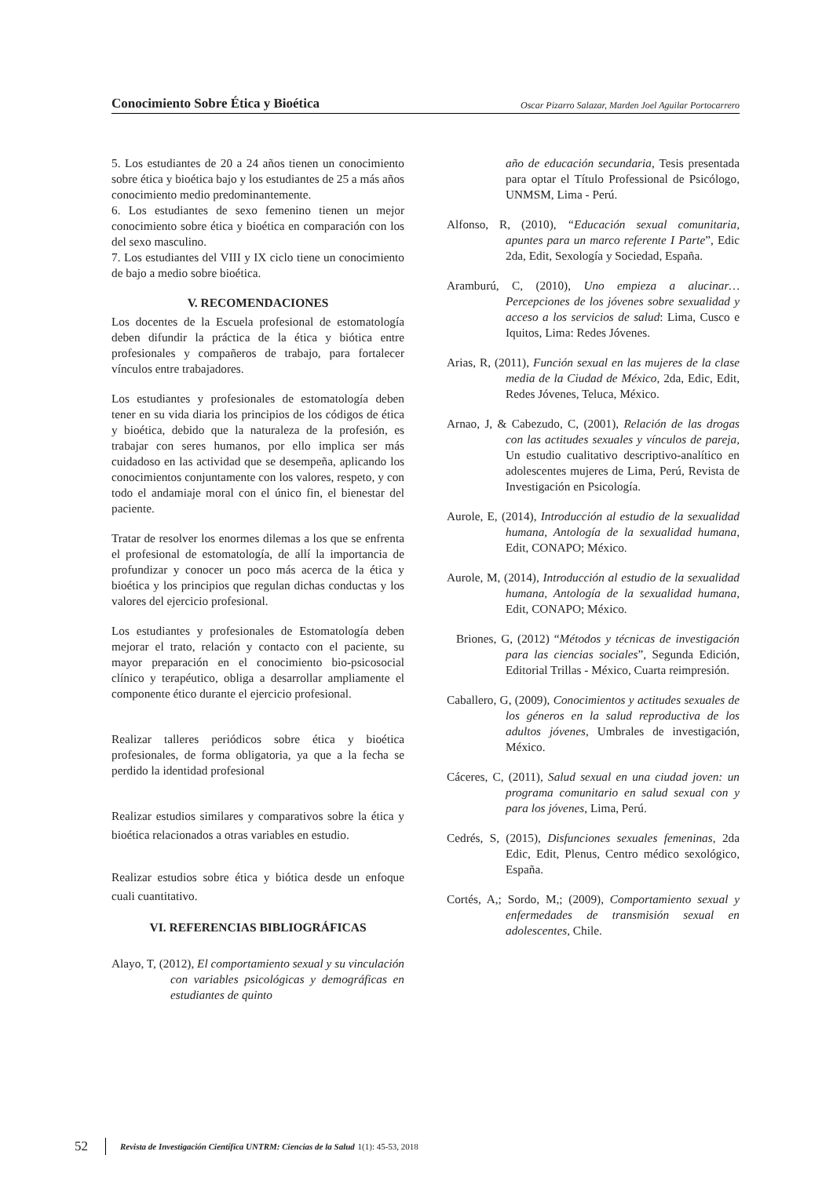Conocimiento Sobre Ética y Bioética Oscar Pizarro Salazar, Marden Joel Aguilar Portocarrero
5. Los estudiantes de 20 a 24 años tienen un conocimiento sobre ética y bioética bajo y los estudiantes de 25 a más años conocimiento medio predominantemente.
6. Los estudiantes de sexo femenino tienen un mejor conocimiento sobre ética y bioética en comparación con los del sexo masculino.
7. Los estudiantes del VIII y IX ciclo tiene un conocimiento de bajo a medio sobre bioética.
V. RECOMENDACIONES
Los docentes de la Escuela profesional de estomatología deben difundir la práctica de la ética y biótica entre profesionales y compañeros de trabajo, para fortalecer vínculos entre trabajadores.
Los estudiantes y profesionales de estomatología deben tener en su vida diaria los principios de los códigos de ética y bioética, debido que la naturaleza de la profesión, es trabajar con seres humanos, por ello implica ser más cuidadoso en las actividad que se desempeña, aplicando los conocimientos conjuntamente con los valores, respeto, y con todo el andamiaje moral con el único fin, el bienestar del paciente.
Tratar de resolver los enormes dilemas a los que se enfrenta el profesional de estomatología, de allí la importancia de profundizar y conocer un poco más acerca de la ética y bioética y los principios que regulan dichas conductas y los valores del ejercicio profesional.
Los estudiantes y profesionales de Estomatología deben mejorar el trato, relación y contacto con el paciente, su mayor preparación en el conocimiento bio-psicosocial clínico y terapéutico, obliga a desarrollar ampliamente el componente ético durante el ejercicio profesional.
Realizar talleres periódicos sobre ética y bioética profesionales, de forma obligatoria, ya que a la fecha se perdido la identidad profesional
Realizar estudios similares y comparativos sobre la ética y bioética relacionados a otras variables en estudio.
Realizar estudios sobre ética y biótica desde un enfoque cuali cuantitativo.
VI. REFERENCIAS BIBLIOGRÁFICAS
Alayo, T, (2012), El comportamiento sexual y su vinculación con variables psicológicas y demográficas en estudiantes de quinto
año de educación secundaria, Tesis presentada para optar el Título Professional de Psicólogo, UNMSM, Lima - Perú.
Alfonso, R, (2010), “Educación sexual comunitaria, apuntes para un marco referente I Parte”, Edic 2da, Edit, Sexología y Sociedad, España.
Aramburú, C, (2010), Uno empieza a alucinar… Percepciones de los jóvenes sobre sexualidad y acceso a los servicios de salud: Lima, Cusco e Iquitos, Lima: Redes Jóvenes.
Arias, R, (2011), Función sexual en las mujeres de la clase media de la Ciudad de México, 2da, Edic, Edit, Redes Jóvenes, Teluca, México.
Arnao, J, & Cabezudo, C, (2001), Relación de las drogas con las actitudes sexuales y vínculos de pareja, Un estudio cualitativo descriptivo-analítico en adolescentes mujeres de Lima, Perú, Revista de Investigación en Psicología.
Aurole, E, (2014), Introducción al estudio de la sexualidad humana, Antología de la sexualidad humana, Edit, CONAPO; México.
Aurole, M, (2014), Introducción al estudio de la sexualidad humana, Antología de la sexualidad humana, Edit, CONAPO; México.
Briones, G, (2012) “Métodos y técnicas de investigación para las ciencias sociales”, Segunda Edición, Editorial Trillas - México, Cuarta reimpresión.
Caballero, G, (2009), Conocimientos y actitudes sexuales de los géneros en la salud reproductiva de los adultos jóvenes, Umbrales de investigación, México.
Cáceres, C, (2011), Salud sexual en una ciudad joven: un programa comunitario en salud sexual con y para los jóvenes, Lima, Perú.
Cedrés, S, (2015), Disfunciones sexuales femeninas, 2da Edic, Edit, Plenus, Centro médico sexológico, España.
Cortés, A,; Sordo, M,; (2009), Comportamiento sexual y enfermedades de transmisión sexual en adolescentes, Chile.
52 Revista de Investigación Científica UNTRM: Ciencias de la Salud 1(1): 45-53, 2018